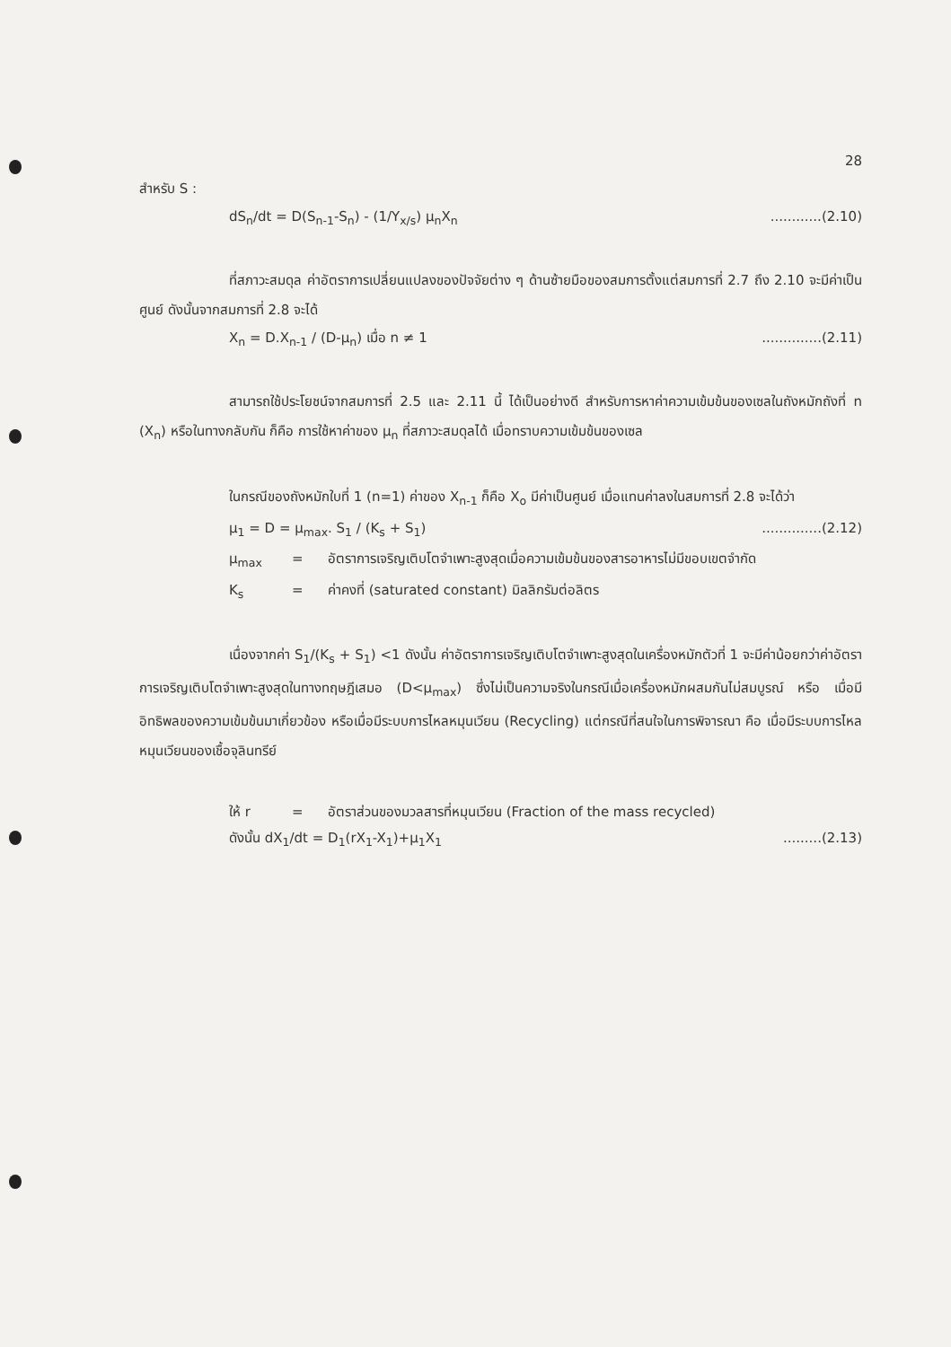28
สำหรับ S :
dS<sub>n</sub>/dt = D(S<sub>n-1</sub>-S<sub>n</sub>) - (1/Y<sub>x/s</sub>) μ<sub>n</sub>X<sub>n</sub>............(2.10)
ที่สภาวะสมดุล ค่าอัตราการเปลี่ยนแปลงของปัจจัยต่าง ๆ ด้านซ้ายมือของสมการตั้งแต่สมการที่ 2.7 ถึง 2.10 จะมีค่าเป็นศูนย์ ดังนั้นจากสมการที่ 2.8 จะได้
X<sub>n</sub> = D.X<sub>n-1</sub> / (D-μ<sub>n</sub>) เมื่อ n ≠ 1..............(2.11)
สามารถใช้ประโยชน์จากสมการที่ 2.5 และ 2.11 นี้ ได้เป็นอย่างดี สำหรับการหาค่าความเข้มข้นของเซลในถังหมักถังที่ n (X<sub>n</sub>) หรือในทางกลับกัน ก็คือ การใช้หาค่าของ μ<sub>n</sub> ที่สภาวะสมดุลได้ เมื่อทราบความเข้มข้นของเซล
ในกรณีของถังหมักใบที่ 1 (n=1) ค่าของ X<sub>n-1</sub> ก็คือ X<sub>o</sub> มีค่าเป็นศูนย์ เมื่อแทนค่าลงในสมการที่ 2.8 จะได้ว่า
μ<sub>1</sub> = D = μ<sub>max</sub>. S<sub>1</sub> / (K<sub>s</sub> + S<sub>1</sub>)..............(2.12)
μ<sub>max</sub> = อัตราการเจริญเติบโตจำเพาะสูงสุดเมื่อความเข้มข้นของสารอาหารไม่มีขอบเขตจำกัด
K<sub>s</sub> = ค่าคงที่ (saturated constant) มิลลิกรัมต่อลิตร
เนื่องจากค่า S<sub>1</sub>/(K<sub>s</sub> + S<sub>1</sub>) <1 ดังนั้น ค่าอัตราการเจริญเติบโตจำเพาะสูงสุดในเครื่องหมักตัวที่ 1 จะมีค่าน้อยกว่าค่าอัตราการเจริญเติบโตจำเพาะสูงสุดในทางทฤษฎีเสมอ (D<μ<sub>max</sub>) ซึ่งไม่เป็นความจริงในกรณีเมื่อเครื่องหมักผสมกันไม่สมบูรณ์ หรือ เมื่อมีอิทธิพลของความเข้มข้นมาเกี่ยวข้อง หรือเมื่อมีระบบการไหลหมุนเวียน (Recycling) แต่กรณีที่สนใจในการพิจารณา คือ เมื่อมีระบบการไหลหมุนเวียนของเชื้อจุลินทรีย์
ให้ r = อัตราส่วนของมวลสารที่หมุนเวียน (Fraction of the mass recycled)
ดังนั้น dX<sub>1</sub>/dt = D<sub>1</sub>(rX<sub>1</sub>-X<sub>1</sub>)+μ<sub>1</sub>X<sub>1</sub>.........(2.13)